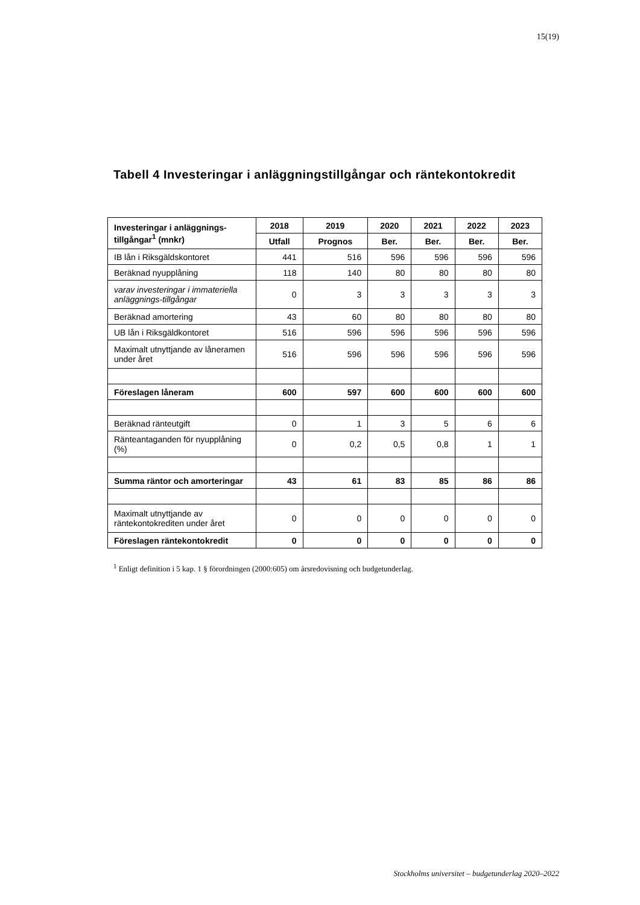15(19)
Tabell 4 Investeringar i anläggningstillgångar och räntekontokredit
| Investeringar i anläggnings-tillgångar<sup>1</sup> (mnkr) | 2018 | 2019 | 2020 | 2021 | 2022 | 2023 |
| --- | --- | --- | --- | --- | --- | --- |
| | Utfall | Prognos | Ber. | Ber. | Ber. | Ber. |
| IB lån i Riksgäldskontoret | 441 | 516 | 596 | 596 | 596 | 596 |
| Beräknad nyupplåning | 118 | 140 | 80 | 80 | 80 | 80 |
| varav investeringar i immateriella anläggnings-tillgångar | 0 | 3 | 3 | 3 | 3 | 3 |
| Beräknad amortering | 43 | 60 | 80 | 80 | 80 | 80 |
| UB lån i Riksgäldkontoret | 516 | 596 | 596 | 596 | 596 | 596 |
| Maximalt utnyttjande av låneramen under året | 516 | 596 | 596 | 596 | 596 | 596 |
| Föreslagen låneram | 600 | 597 | 600 | 600 | 600 | 600 |
| Beräknad ränteutgift | 0 | 1 | 3 | 5 | 6 | 6 |
| Ränteantaganden för nyupplåning (%) | 0 | 0,2 | 0,5 | 0,8 | 1 | 1 |
| Summa räntor och amorteringar | 43 | 61 | 83 | 85 | 86 | 86 |
| Maximalt utnyttjande av räntekontokrediten under året | 0 | 0 | 0 | 0 | 0 | 0 |
| Föreslagen räntekontokredit | 0 | 0 | 0 | 0 | 0 | 0 |
<sup>1</sup> Enligt definition i 5 kap. 1 § förordningen (2000:605) om årsredovisning och budgetunderlag.
Stockholms universitet – budgetunderlag 2020–2022